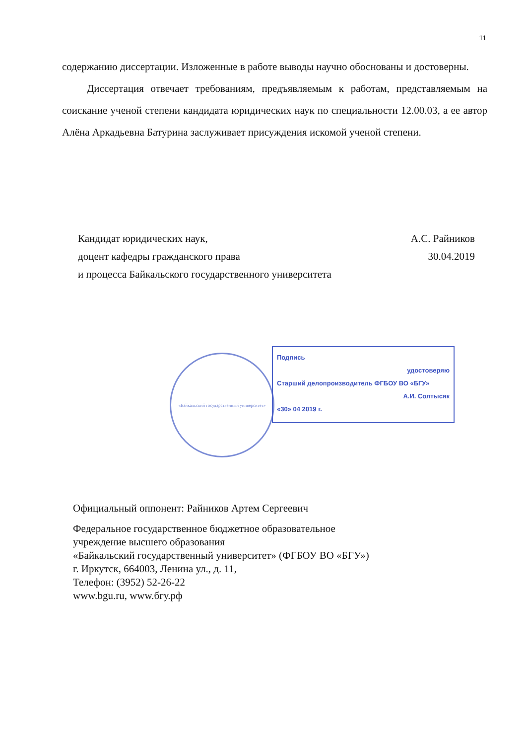11
содержанию диссертации. Изложенные в работе выводы научно обоснованы и достоверны.
Диссертация отвечает требованиям, предъявляемым к работам, представляемым на соискание ученой степени кандидата юридических наук по специальности 12.00.03, а ее автор Алёна Аркадьевна Батурина заслуживает присуждения искомой ученой степени.
Кандидат юридических наук, А.С. Райников
доцент кафедры гражданского права 30.04.2019
и процесса Байкальского государственного университета
«Байкальский государственный университет»
Подпись
удостоверяю
Старший делопроизводитель ФГБОУ ВО «БГУ»
А.И. Солтысяк
«30» 04 2019 г.
Официальный оппонент: Райников Артем Сергеевич
Федеральное государственное бюджетное образовательное
учреждение высшего образования
«Байкальский государственный университет» (ФГБОУ ВО «БГУ»)
г. Иркутск, 664003, Ленина ул., д. 11,
Телефон: (3952) 52-26-22
www.bgu.ru, www.бгу.рф